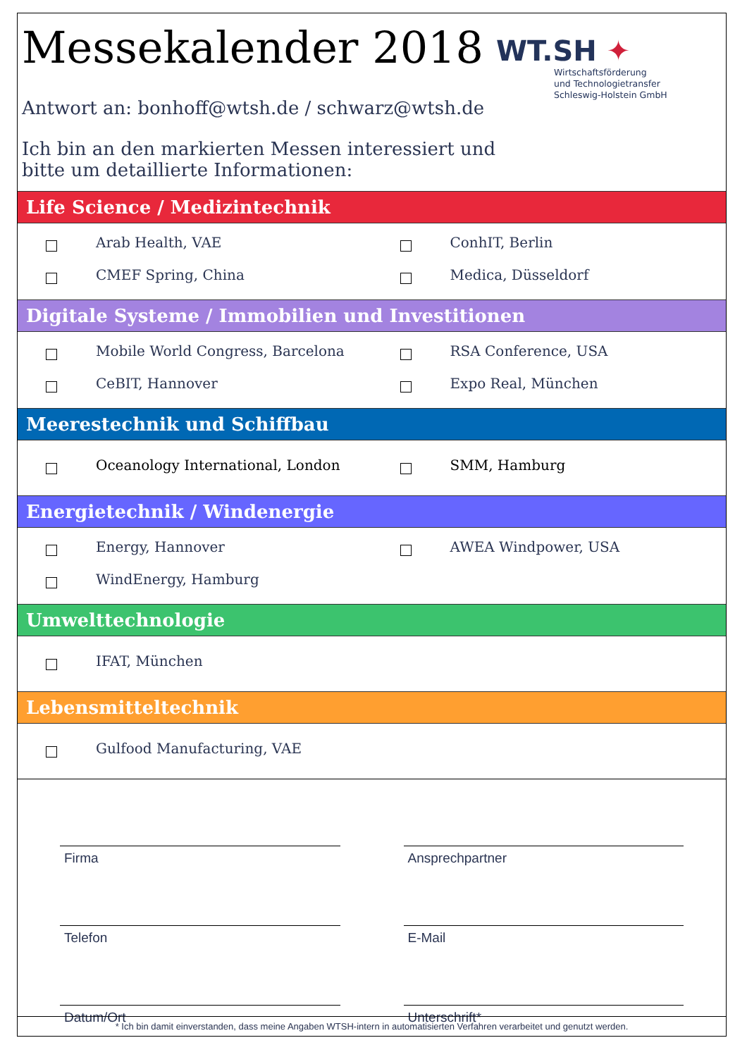Messekalender 2018
Antwort an: bonhoff@wtsh.de / schwarz@wtsh.de
Ich bin an den markierten Messen interessiert und
bitte um detaillierte Informationen:
WT.SH ✦
Wirtschaftsförderung
und Technologietransfer
Schleswig-Holstein GmbH
Life Science / Medizintechnik
Arab Health, VAE
ConhIT, Berlin
CMEF Spring, China
Medica, Düsseldorf
Digitale Systeme / Immobilien und Investitionen
Mobile World Congress, Barcelona
RSA Conference, USA
CeBIT, Hannover
Expo Real, München
Meerestechnik und Schiffbau
Oceanology International, London
SMM, Hamburg
Energietechnik / Windenergie
Energy, Hannover
AWEA Windpower, USA
WindEnergy, Hamburg
Umwelttechnologie
IFAT, München
Lebensmitteltechnik
Gulfood Manufacturing, VAE
Firma
Ansprechpartner
Telefon
E-Mail
Datum/Ort
Unterschrift*
* Ich bin damit einverstanden, dass meine Angaben WTSH-intern in automatisierten Verfahren verarbeitet und genutzt werden.